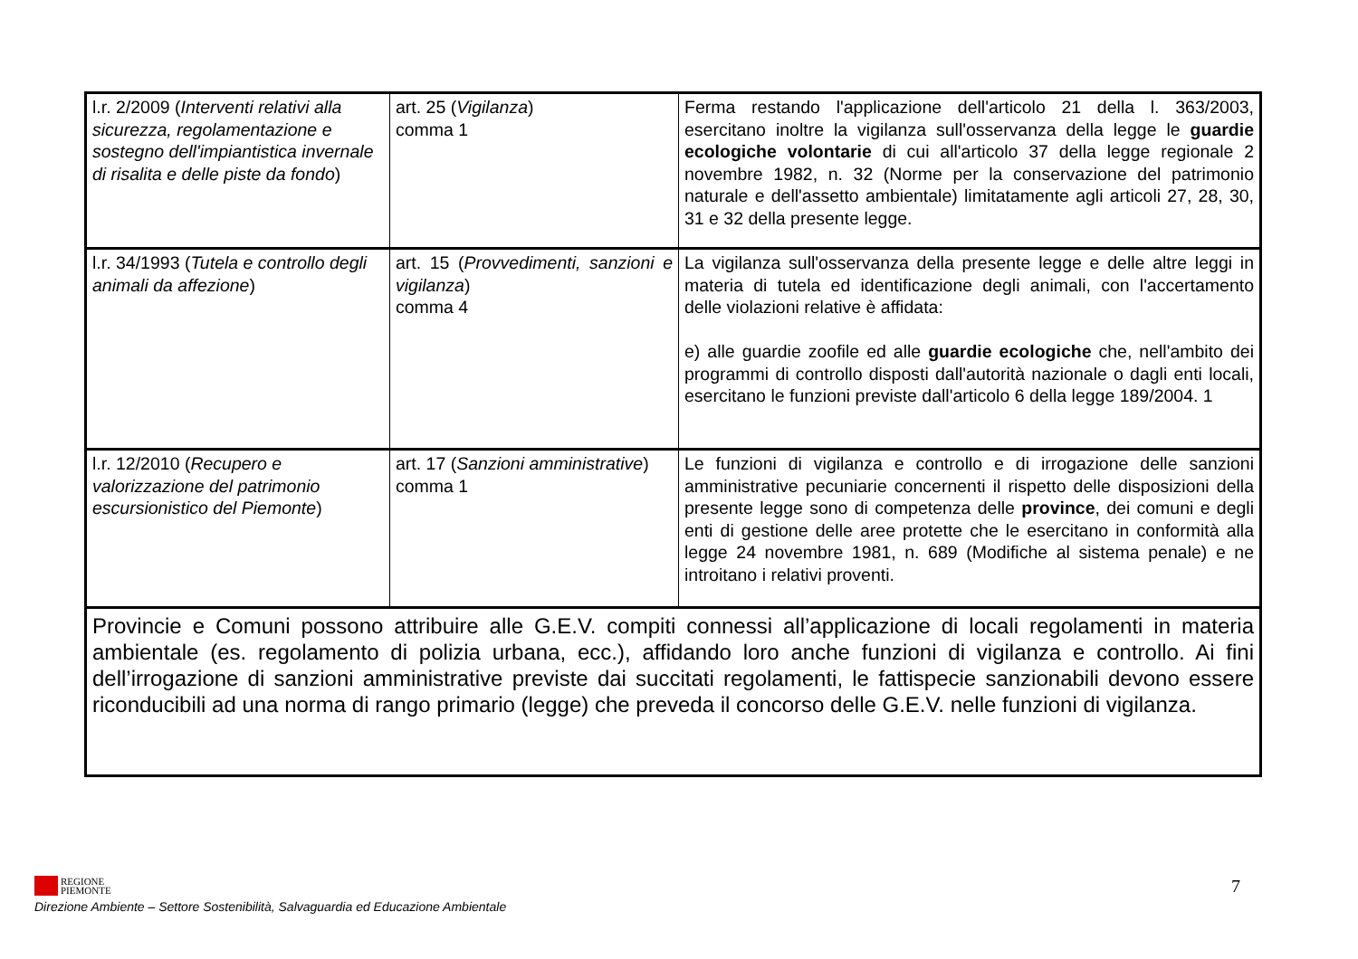| l.r. 2/2009 ( Interventi relativi alla sicurezza, regolamentazione e sostegno dell'impiantistica invernale di risalita e delle piste da fondo ) | art. 25 ( Vigilanza ) comma 1 | Ferma restando l'applicazione dell'articolo 21 della l. 363/2003, esercitano inoltre la vigilanza sull'osservanza della legge le guardie ecologiche volontarie di cui all'articolo 37 della legge regionale 2 novembre 1982, n. 32 (Norme per la conservazione del patrimonio naturale e dell'assetto ambientale) limitatamente agli articoli 27, 28, 30, 31 e 32 della presente legge. |
| l.r. 34/1993 ( Tutela e controllo degli animali da affezione ) | art. 15 ( Provvedimenti, sanzioni e vigilanza ) comma 4 | La vigilanza sull'osservanza della presente legge e delle altre leggi in materia di tutela ed identificazione degli animali, con l'accertamento delle violazioni relative è affidata: e) alle guardie zoofile ed alle guardie ecologiche che, nell'ambito dei programmi di controllo disposti dall'autorità nazionale o dagli enti locali, esercitano le funzioni previste dall'articolo 6 della legge 189/2004. 1 |
| l.r. 12/2010 ( Recupero e valorizzazione del patrimonio escursionistico del Piemonte ) | art. 17 ( Sanzioni amministrative ) comma 1 | Le funzioni di vigilanza e controllo e di irrogazione delle sanzioni amministrative pecuniarie concernenti il rispetto delle disposizioni della presente legge sono di competenza delle province , dei comuni e degli enti di gestione delle aree protette che le esercitano in conformità alla legge 24 novembre 1981, n. 689 (Modifiche al sistema penale) e ne introitano i relativi proventi. |
| Provincie e Comuni possono attribuire alle G.E.V. compiti connessi all’applicazione di locali regolamenti in materia ambientale (es. regolamento di polizia urbana, ecc.), affidando loro anche funzioni di vigilanza e controllo. Ai fini dell’irrogazione di sanzioni amministrative previste dai succitati regolamenti, le fattispecie sanzionabili devono essere riconducibili ad una norma di rango primario (legge) che preveda il concorso delle G.E.V. nelle funzioni di vigilanza. | | |
REGIONE
PIEMONTE
Direzione Ambiente – Settore Sostenibilità, Salvaguardia ed Educazione Ambientale
7